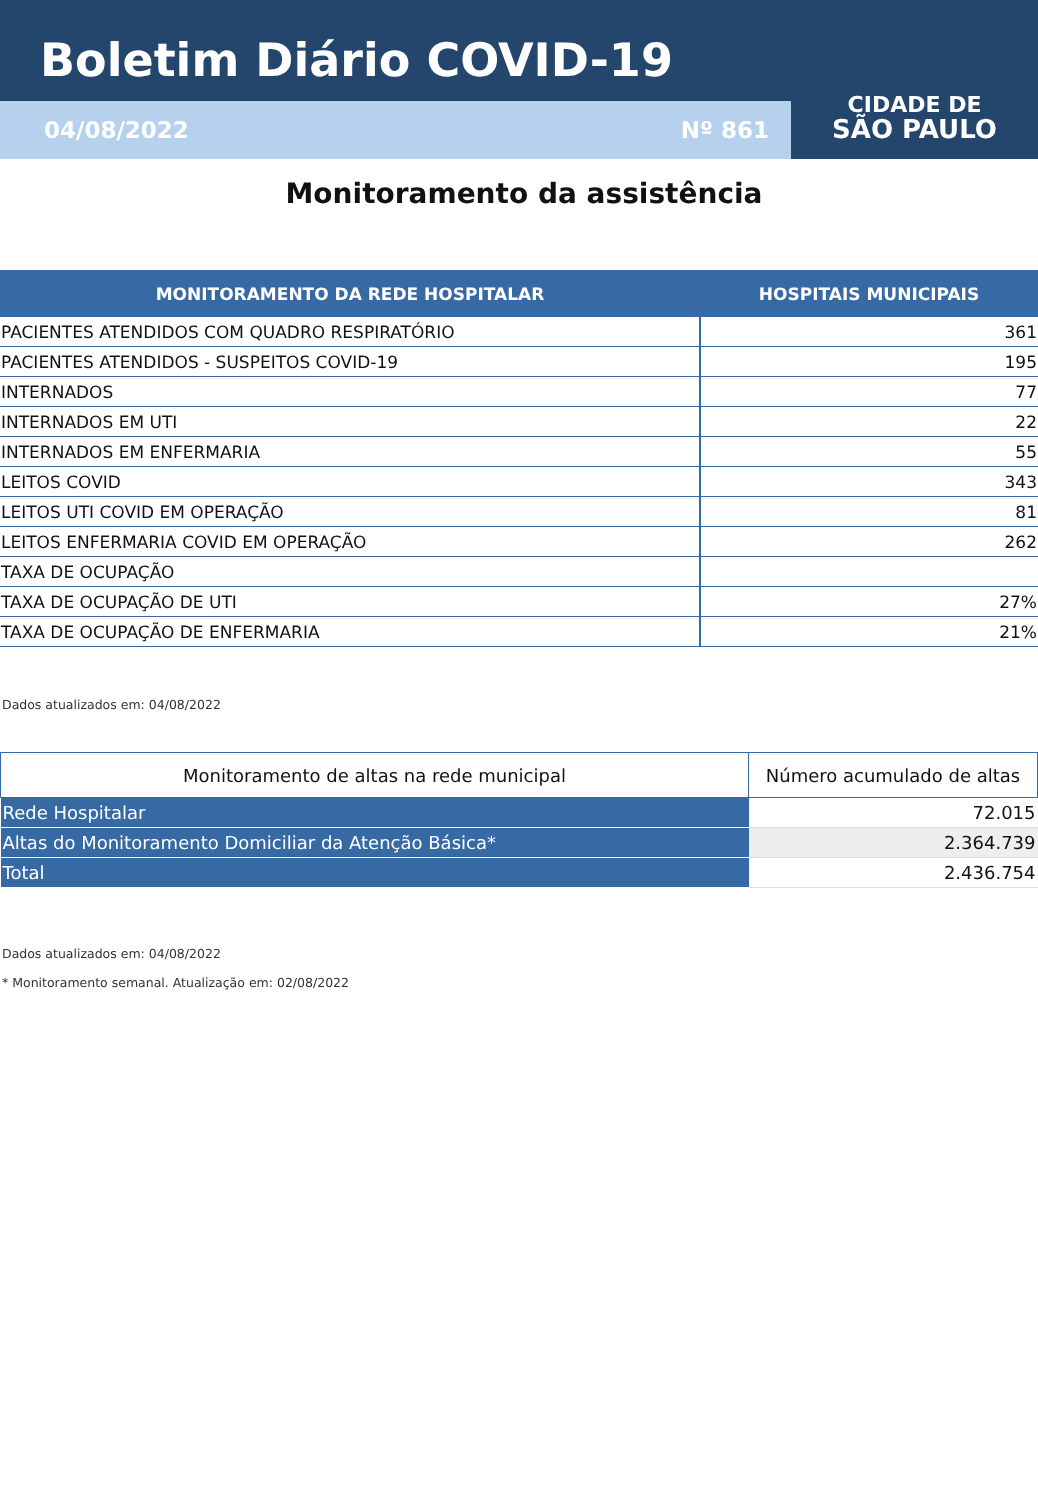Boletim Diário COVID-19
04/08/2022 Nº 861
CIDADE DE
SÃO PAULO
Monitoramento da assistência
| MONITORAMENTO DA REDE HOSPITALAR | HOSPITAIS MUNICIPAIS |
| --- | --- |
| PACIENTES ATENDIDOS COM QUADRO RESPIRATÓRIO | 361 |
| PACIENTES ATENDIDOS - SUSPEITOS COVID-19 | 195 |
| INTERNADOS | 77 |
| INTERNADOS EM UTI | 22 |
| INTERNADOS EM ENFERMARIA | 55 |
| LEITOS COVID | 343 |
| LEITOS UTI COVID EM OPERAÇÃO | 81 |
| LEITOS ENFERMARIA COVID EM OPERAÇÃO | 262 |
| TAXA DE OCUPAÇÃO | |
| TAXA DE OCUPAÇÃO DE UTI | 27% |
| TAXA DE OCUPAÇÃO DE ENFERMARIA | 21% |
Dados atualizados em: 04/08/2022
| Monitoramento de altas na rede municipal | Número acumulado de altas |
| --- | --- |
| Rede Hospitalar | 72.015 |
| Altas do Monitoramento Domiciliar da Atenção Básica* | 2.364.739 |
| Total | 2.436.754 |
Dados atualizados em: 04/08/2022
* Monitoramento semanal. Atualização em: 02/08/2022